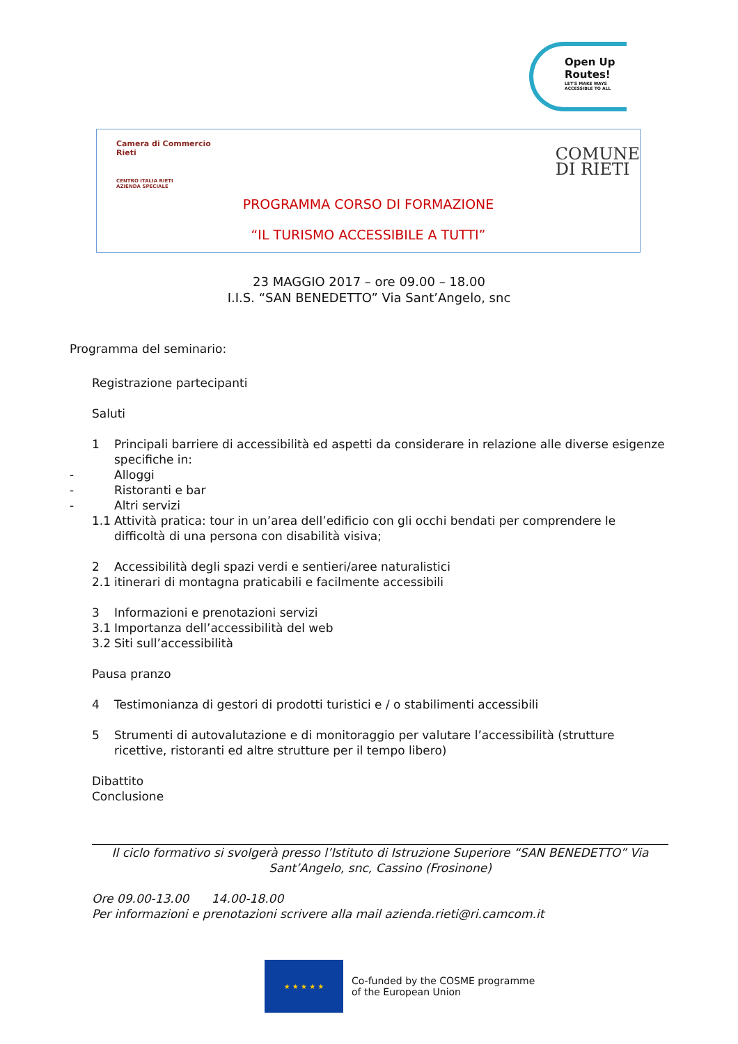Open Up
Routes!
LET'S MAKE WAYS ACCESSIBLE TO ALL
Camera di Commercio
Rieti
CENTRO ITALIA RIETI
AZIENDA SPECIALE
COMUNE
DI RIETI
PROGRAMMA CORSO DI FORMAZIONE
“IL TURISMO ACCESSIBILE A TUTTI”
23 MAGGIO 2017 – ore 09.00 – 18.00
I.I.S. “SAN BENEDETTO” Via Sant’Angelo, snc
Programma del seminario:
Registrazione partecipanti
Saluti
1 Principali barriere di accessibilità ed aspetti da considerare in relazione alle diverse esigenze specifiche in:
- Alloggi
- Ristoranti e bar
- Altri servizi
1.1 Attività pratica: tour in un’area dell’edificio con gli occhi bendati per comprendere le difficoltà di una persona con disabilità visiva;
2 Accessibilità degli spazi verdi e sentieri/aree naturalistici
2.1 itinerari di montagna praticabili e facilmente accessibili
3 Informazioni e prenotazioni servizi
3.1 Importanza dell’accessibilità del web
3.2 Siti sull’accessibilità
Pausa pranzo
4 Testimonianza di gestori di prodotti turistici e / o stabilimenti accessibili
5 Strumenti di autovalutazione e di monitoraggio per valutare l’accessibilità (strutture ricettive, ristoranti ed altre strutture per il tempo libero)
Dibattito
Conclusione
Il ciclo formativo si svolgerà presso l’Istituto di Istruzione Superiore “SAN BENEDETTO” Via Sant’Angelo, snc, Cassino (Frosinone)
Ore 09.00-13.00 14.00-18.00
Per informazioni e prenotazioni scrivere alla mail azienda.rieti@ri.camcom.it
★ ★ ★ ★ ★
Co-funded by the COSME programme
of the European Union